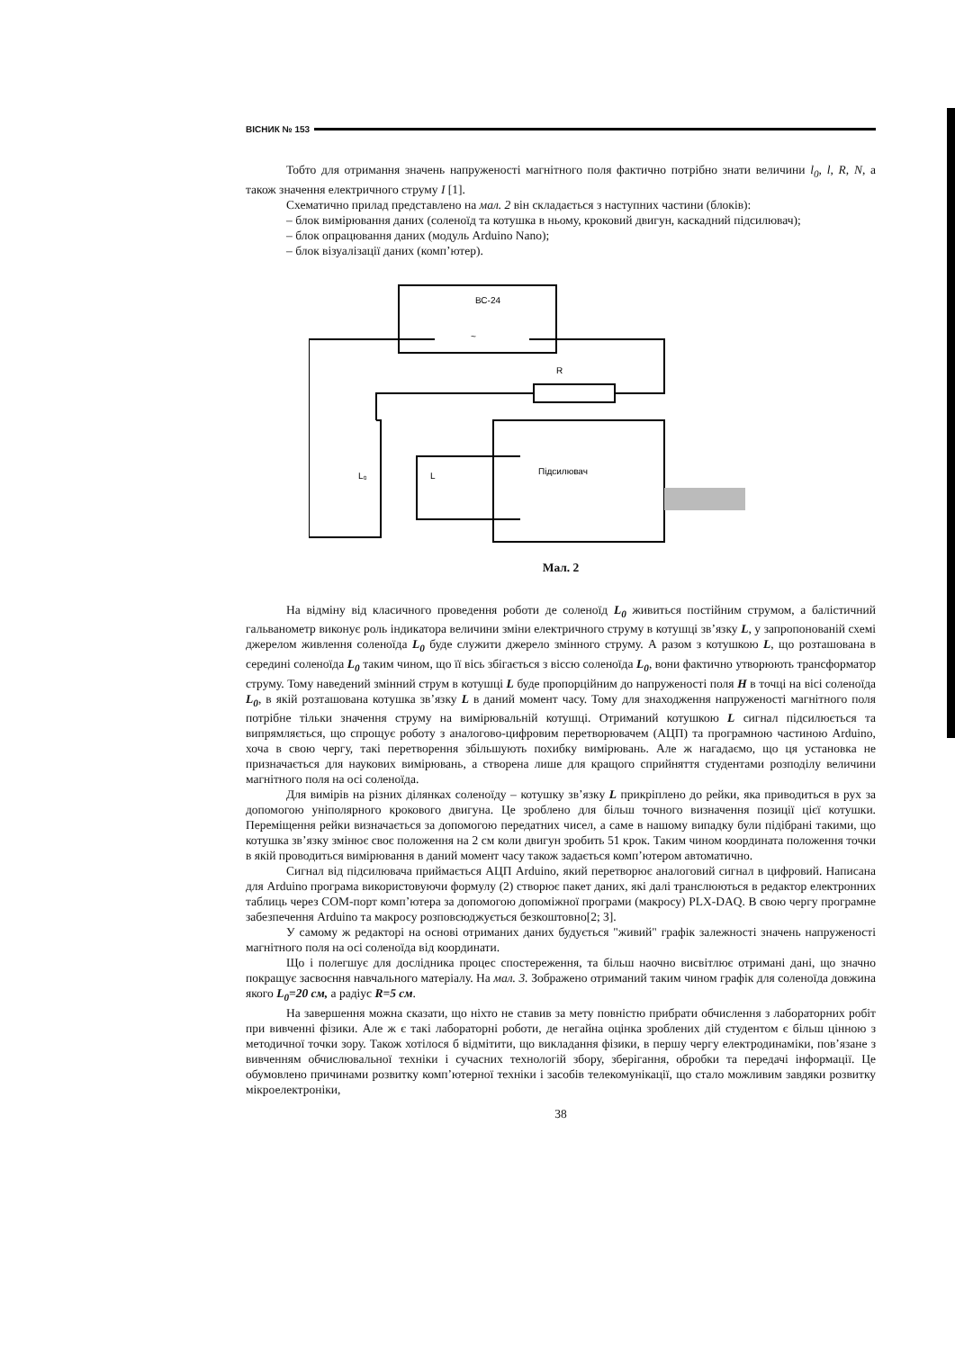ВІСНИК № 153
Тобто для отримання значень напруженості магнітного поля фактично потрібно знати величини l<sub>0</sub>, l, R, N, а також значення електричного струму I [1].
Схематично прилад представлено на мал. 2 він складається з наступних частини (блоків):
– блок вимірювання даних (соленоїд та котушка в ньому, кроковий двигун, каскадний підсилювач);
– блок опрацювання даних (модуль Arduino Nano);
– блок візуалізації даних (комп’ютер).
ВС-24
~
R
L₀
L
Підсилювач
Мал. 2
На відміну від класичного проведення роботи де соленоїд L<sub>0</sub> живиться постійним струмом, а балістичний гальванометр виконує роль індикатора величини зміни електричного струму в котушці зв’язку L, у запропонованій схемі джерелом живлення соленоїда L<sub>0</sub> буде служити джерело змінного струму. А разом з котушкою L, що розташована в середині соленоїда L<sub>0</sub> таким чином, що її вісь збігається з віссю соленоїда L<sub>0</sub>, вони фактично утворюють трансформатор струму. Тому наведений змінний струм в котушці L буде пропорційним до напруженості поля H в точці на вісі соленоїда L<sub>0</sub>, в якій розташована котушка зв’язку L в даний момент часу. Тому для знаходження напруженості магнітного поля потрібне тільки значення струму на вимірювальній котушці. Отриманий котушкою L сигнал підсилюється та випрямляється, що спрощує роботу з аналогово-цифровим перетворювачем (АЦП) та програмною частиною Arduino, хоча в свою чергу, такі перетворення збільшують похибку вимірювань. Але ж нагадаємо, що ця установка не призначається для наукових вимірювань, а створена лише для кращого сприйняття студентами розподілу величини магнітного поля на осі соленоїда.
Для вимірів на різних ділянках соленоїду – котушку зв’язку L прикріплено до рейки, яка приводиться в рух за допомогою уніполярного крокового двигуна. Це зроблено для більш точного визначення позиції цієї котушки. Переміщення рейки визначається за допомогою передатних чисел, а саме в нашому випадку були підібрані такими, що котушка зв’язку змінює своє положення на 2 см коли двигун зробить 51 крок. Таким чином координата положення точки в якій проводиться вимірювання в даний момент часу також задається комп’ютером автоматично.
Сигнал від підсилювача приймається АЦП Arduino, який перетворює аналоговий сигнал в цифровий. Написана для Arduino програма використовуючи формулу (2) створює пакет даних, які далі транслюються в редактор електронних таблиць через COM-порт комп’ютера за допомогою допоміжної програми (макросу) PLX-DAQ. В свою чергу програмне забезпечення Arduino та макросу розповсюджується безкоштовно[2; 3].
У самому ж редакторі на основі отриманих даних будується "живий" графік залежності значень напруженості магнітного поля на осі соленоїда від координати.
Що і полегшує для дослідника процес спостереження, та більш наочно висвітлює отримані дані, що значно покращує засвоєння навчального матеріалу. На мал. 3. Зображено отриманий таким чином графік для соленоїда довжина якого L<sub>0</sub>=20 см, а радіус R=5 см.
На завершення можна сказати, що ніхто не ставив за мету повністю прибрати обчислення з лабораторних робіт при вивченні фізики. Але ж є такі лабораторні роботи, де негайна оцінка зроблених дій студентом є більш цінною з методичної точки зору. Також хотілося б відмітити, що викладання фізики, в першу чергу електродинаміки, пов’язане з вивченням обчислювальної техніки і сучасних технологій збору, зберігання, обробки та передачі інформації. Це обумовлено причинами розвитку комп’ютерної техніки і засобів телекомунікації, що стало можливим завдяки розвитку мікроелектроніки,
38